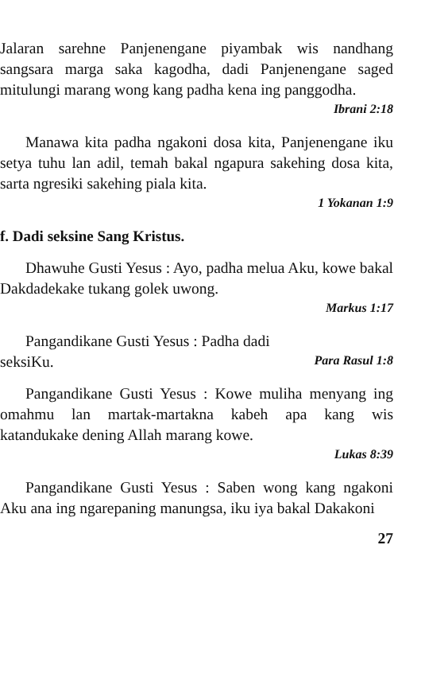Jalaran sarehne Panjenengane piyambak wis nandhang sangsara marga saka kagodha, dadi Panjenengane saged mitulungi marang wong kang padha kena ing panggodha.
Ibrani 2:18
Manawa kita padha ngakoni dosa kita, Panjenengane iku setya tuhu lan adil, temah bakal ngapura sakehing dosa kita, sarta ngresiki sakehing piala kita.
1 Yokanan 1:9
f. Dadi seksine Sang Kristus.
Dhawuhe Gusti Yesus : Ayo, padha melua Aku, kowe bakal Dakdadekake tukang golek uwong.
Markus 1:17
Pangandikane Gusti Yesus : Padha dadi
seksiKu. Para Rasul 1:8
Pangandikane Gusti Yesus : Kowe muliha menyang ing omahmu lan martak-martakna kabeh apa kang wis katandukake dening Allah marang kowe.
Lukas 8:39
Pangandikane Gusti Yesus : Saben wong kang ngakoni Aku ana ing ngarepaning manungsa, iku iya bakal Dakakoni
27